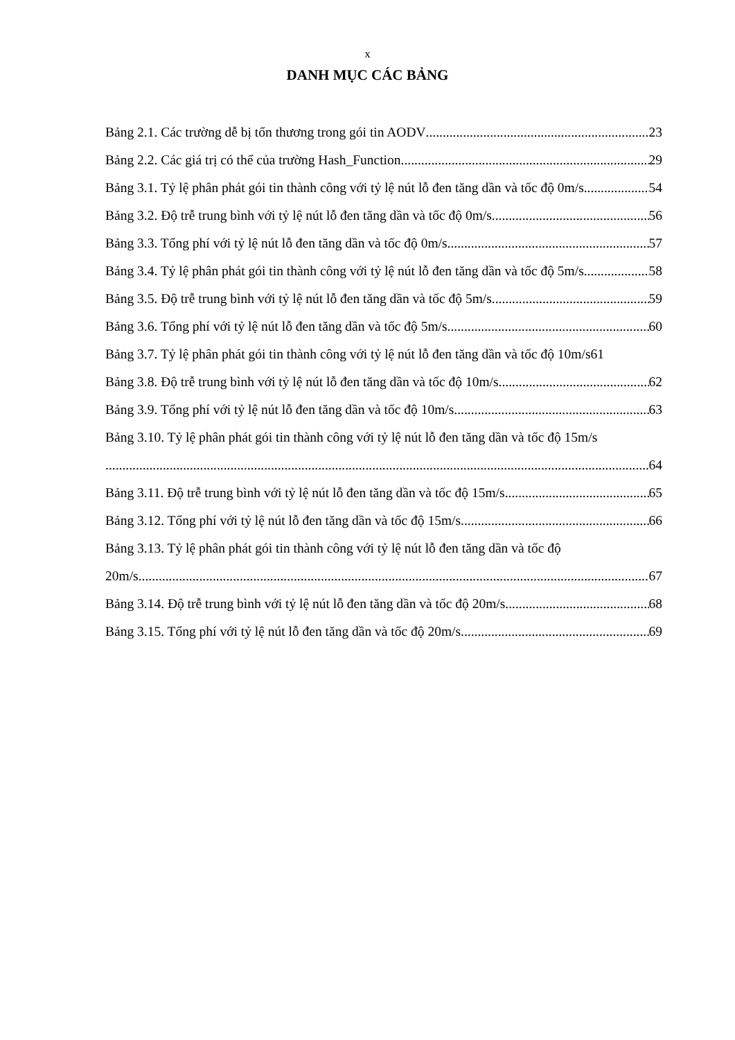x
DANH MỤC CÁC BẢNG
Bảng 2.1. Các trường dễ bị tổn thương trong gói tin AODV 23
Bảng 2.2. Các giá trị có thể của trường Hash_Function 29
Bảng 3.1. Tỷ lệ phân phát gói tin thành công với tỷ lệ nút lỗ đen tăng dần và tốc độ 0m/s 54
Bảng 3.2. Độ trễ trung bình với tỷ lệ nút lỗ đen tăng dần và tốc độ 0m/s 56
Bảng 3.3. Tổng phí với tỷ lệ nút lỗ đen tăng dần và tốc độ 0m/s 57
Bảng 3.4. Tỷ lệ phân phát gói tin thành công với tỷ lệ nút lỗ đen tăng dần và tốc độ 5m/s 58
Bảng 3.5. Độ trễ trung bình với tỷ lệ nút lỗ đen tăng dần và tốc độ 5m/s 59
Bảng 3.6. Tổng phí với tỷ lệ nút lỗ đen tăng dần và tốc độ 5m/s 60
Bảng 3.7. Tỷ lệ phân phát gói tin thành công với tỷ lệ nút lỗ đen tăng dần và tốc độ 10m/s 61
Bảng 3.8. Độ trễ trung bình với tỷ lệ nút lỗ đen tăng dần và tốc độ 10m/s 62
Bảng 3.9. Tổng phí với tỷ lệ nút lỗ đen tăng dần và tốc độ 10m/s 63
Bảng 3.10. Tỷ lệ phân phát gói tin thành công với tỷ lệ nút lỗ đen tăng dần và tốc độ 15m/s
64
Bảng 3.11. Độ trễ trung bình với tỷ lệ nút lỗ đen tăng dần và tốc độ 15m/s 65
Bảng 3.12. Tổng phí với tỷ lệ nút lỗ đen tăng dần và tốc độ 15m/s 66
Bảng 3.13. Tỷ lệ phân phát gói tin thành công với tỷ lệ nút lỗ đen tăng dần và tốc độ
20m/s 67
Bảng 3.14. Độ trễ trung bình với tỷ lệ nút lỗ đen tăng dần và tốc độ 20m/s 68
Bảng 3.15. Tổng phí với tỷ lệ nút lỗ đen tăng dần và tốc độ 20m/s 69